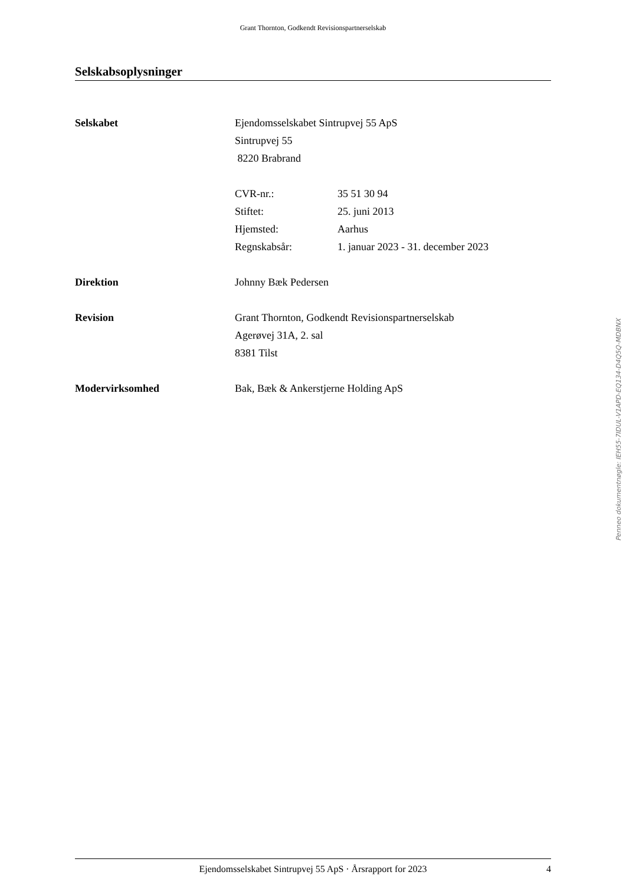Grant Thornton, Godkendt Revisionspartnerselskab
Selskabsoplysninger
Selskabet Ejendomsselskabet Sintrupvej 55 ApS
Sintrupvej 55
8220 Brabrand
CVR-nr.: 35 51 30 94
Stiftet: 25. juni 2013
Hjemsted: Aarhus
Regnskabsår: 1. januar 2023 - 31. december 2023
Direktion Johnny Bæk Pedersen
Revision Grant Thornton, Godkendt Revisionspartnerselskab
Agerøvej 31A, 2. sal
8381 Tilst
Modervirksomhed Bak, Bæk & Ankerstjerne Holding ApS
Penneo dokumentnøgle: IEH55-7IDUL-V1APD-EQ134-D4Q5Q-MDBNX
Ejendomsselskabet Sintrupvej 55 ApS · Årsrapport for 2023 4